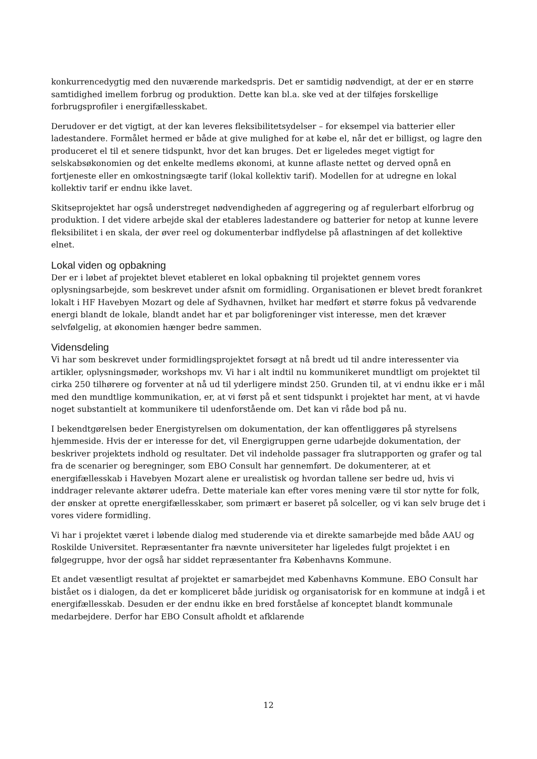konkurrencedygtig med den nuværende markedspris. Det er samtidig nødvendigt, at der er en større samtidighed imellem forbrug og produktion. Dette kan bl.a. ske ved at der tilføjes forskellige forbrugsprofiler i energifællesskabet.
Derudover er det vigtigt, at der kan leveres fleksibilitetsydelser – for eksempel via batterier eller ladestandere. Formålet hermed er både at give mulighed for at købe el, når det er billigst, og lagre den produceret el til et senere tidspunkt, hvor det kan bruges. Det er ligeledes meget vigtigt for selskabsøkonomien og det enkelte medlems økonomi, at kunne aflaste nettet og derved opnå en fortjeneste eller en omkostningsægte tarif (lokal kollektiv tarif). Modellen for at udregne en lokal kollektiv tarif er endnu ikke lavet.
Skitseprojektet har også understreget nødvendigheden af aggregering og af regulerbart elforbrug og produktion. I det videre arbejde skal der etableres ladestandere og batterier for netop at kunne levere fleksibilitet i en skala, der øver reel og dokumenterbar indflydelse på aflastningen af det kollektive elnet.
Lokal viden og opbakning
Der er i løbet af projektet blevet etableret en lokal opbakning til projektet gennem vores oplysningsarbejde, som beskrevet under afsnit om formidling. Organisationen er blevet bredt forankret lokalt i HF Havebyen Mozart og dele af Sydhavnen, hvilket har medført et større fokus på vedvarende energi blandt de lokale, blandt andet har et par boligforeninger vist interesse, men det kræver selvfølgelig, at økonomien hænger bedre sammen.
Vidensdeling
Vi har som beskrevet under formidlingsprojektet forsøgt at nå bredt ud til andre interessenter via artikler, oplysningsmøder, workshops mv. Vi har i alt indtil nu kommunikeret mundtligt om projektet til cirka 250 tilhørere og forventer at nå ud til yderligere mindst 250. Grunden til, at vi endnu ikke er i mål med den mundtlige kommunikation, er, at vi først på et sent tidspunkt i projektet har ment, at vi havde noget substantielt at kommunikere til udenforstående om. Det kan vi råde bod på nu.
I bekendtgørelsen beder Energistyrelsen om dokumentation, der kan offentliggøres på styrelsens hjemmeside. Hvis der er interesse for det, vil Energigruppen gerne udarbejde dokumentation, der beskriver projektets indhold og resultater. Det vil indeholde passager fra slutrapporten og grafer og tal fra de scenarier og beregninger, som EBO Consult har gennemført. De dokumenterer, at et energifællesskab i Havebyen Mozart alene er urealistisk og hvordan tallene ser bedre ud, hvis vi inddrager relevante aktører udefra. Dette materiale kan efter vores mening være til stor nytte for folk, der ønsker at oprette energifællesskaber, som primært er baseret på solceller, og vi kan selv bruge det i vores videre formidling.
Vi har i projektet været i løbende dialog med studerende via et direkte samarbejde med både AAU og Roskilde Universitet. Repræsentanter fra nævnte universiteter har ligeledes fulgt projektet i en følgegruppe, hvor der også har siddet repræsentanter fra Københavns Kommune.
Et andet væsentligt resultat af projektet er samarbejdet med Københavns Kommune. EBO Consult har bistået os i dialogen, da det er kompliceret både juridisk og organisatorisk for en kommune at indgå i et energifællesskab. Desuden er der endnu ikke en bred forståelse af konceptet blandt kommunale medarbejdere. Derfor har EBO Consult afholdt et afklarende
12